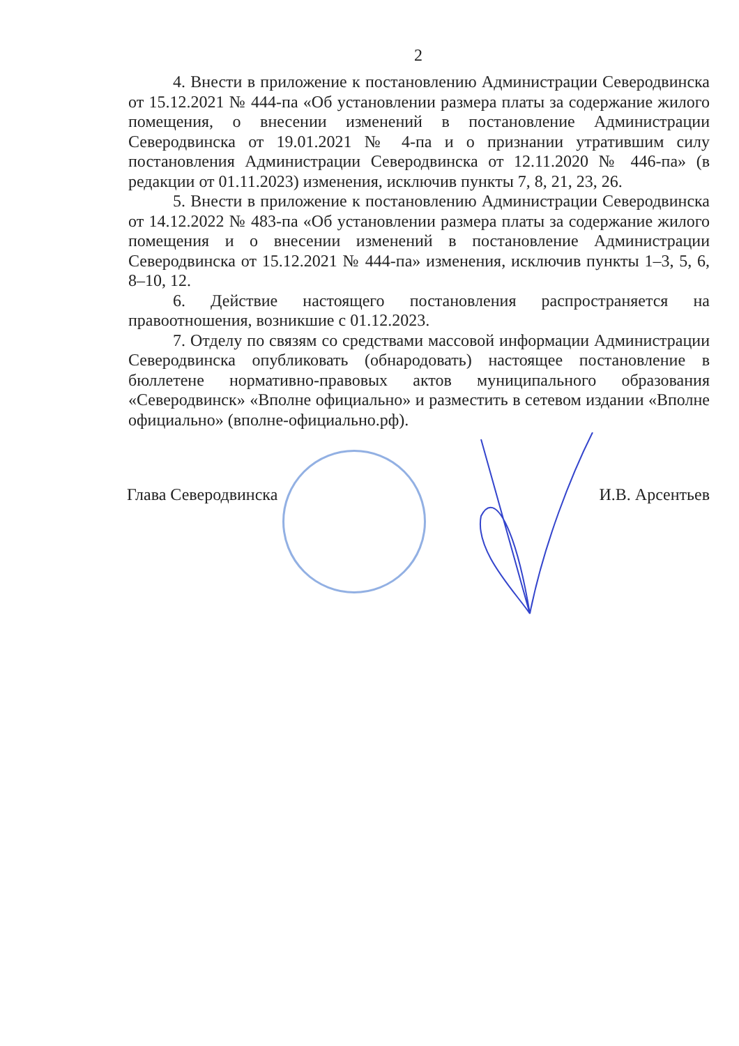2
4. Внести в приложение к постановлению Администрации Северодвинска от 15.12.2021 № 444-па «Об установлении размера платы за содержание жилого помещения, о внесении изменений в постановление Администрации Северодвинска от 19.01.2021 № 4-па и о признании утратившим силу постановления Администрации Северодвинска от 12.11.2020 № 446-па» (в редакции от 01.11.2023) изменения, исключив пункты 7, 8, 21, 23, 26.
5. Внести в приложение к постановлению Администрации Северодвинска от 14.12.2022 № 483-па «Об установлении размера платы за содержание жилого помещения и о внесении изменений в постановление Администрации Северодвинска от 15.12.2021 № 444-па» изменения, исключив пункты 1–3, 5, 6, 8–10, 12.
6. Действие настоящего постановления распространяется на правоотношения, возникшие с 01.12.2023.
7. Отделу по связям со средствами массовой информации Администрации Северодвинска опубликовать (обнародовать) настоящее постановление в бюллетене нормативно-правовых актов муниципального образования «Северодвинск» «Вполне официально» и разместить в сетевом издании «Вполне официально» (вполне-официально.рф).
Глава Северодвинска И.В. Арсентьев